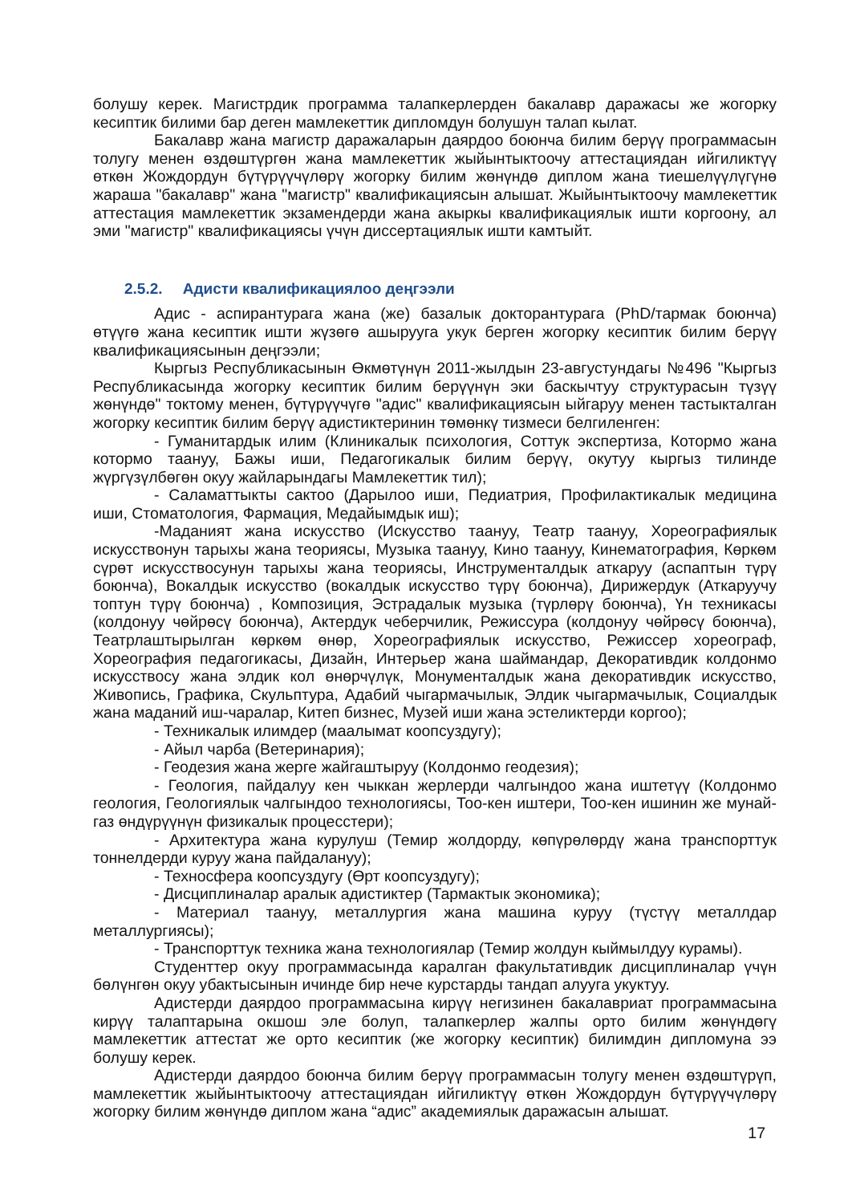болушу керек. Магистрдик программа талапкерлерден бакалавр даражасы же жогорку кесиптик билими бар деген мамлекеттик дипломдун болушун талап кылат.
Бакалавр жана магистр даражаларын даярдоо боюнча билим берүү программасын толугу менен өздөштүргөн жана мамлекеттик жыйынтыктоочу аттестациядан ийгиликтүү өткөн Жождордун бүтүрүүчүлөрү жогорку билим жөнүндө диплом жана тиешелүүлүгүнө жараша "бакалавр" жана "магистр" квалификациясын алышат. Жыйынтыктоочу мамлекеттик аттестация мамлекеттик экзамендерди жана акыркы квалификациялык ишти коргоону, ал эми "магистр" квалификациясы үчүн диссертациялык ишти камтыйт.
2.5.2. Адисти квалификациялоо деңгээли
Адис - аспирантурага жана (же) базалык докторантурага (PhD/тармак боюнча) өтүүгө жана кесиптик ишти жүзөгө ашырууга укук берген жогорку кесиптик билим берүү квалификациясынын деңгээли;
Кыргыз Республикасынын Өкмөтүнүн 2011-жылдын 23-августундагы №496 "Кыргыз Республикасында жогорку кесиптик билим берүүнүн эки баскычтуу структурасын түзүү жөнүндө" токтому менен, бүтүрүүчүгө "адис" квалификациясын ыйгаруу менен тастыкталган жогорку кесиптик билим берүү адистиктеринин төмөнкү тизмеси белгиленген:
- Гуманитардык илим (Клиникалык психология, Соттук экспертиза, Котормо жана котормо таануу, Бажы иши, Педагогикалык билим берүү, окутуу кыргыз тилинде жүргүзүлбөгөн окуу жайларындагы Мамлекеттик тил);
- Саламаттыкты сактоо (Дарылоо иши, Педиатрия, Профилактикалык медицина иши, Стоматология, Фармация, Медайымдык иш);
-Маданият жана искусство (Искусство таануу, Театр таануу, Хореографиялык искусствонун тарыхы жана теориясы, Музыка таануу, Кино таануу, Кинематография, Көркөм сүрөт искусствосунун тарыхы жана теориясы, Инструменталдык аткаруу (аспаптын түрү боюнча), Вокалдык искусство (вокалдык искусство түрү боюнча), Дирижердук (Аткаруучу топтун түрү боюнча) , Композиция, Эстрадалык музыка (түрлөрү боюнча), Үн техникасы (колдонуу чөйрөсү боюнча), Актердук чеберчилик, Режиссура (колдонуу чөйрөсү боюнча), Театрлаштырылган көркөм өнөр, Хореографиялык искусство, Режиссер хореограф, Хореография педагогикасы, Дизайн, Интерьер жана шаймандар, Декоративдик колдонмо искусствосу жана элдик кол өнөрчүлүк, Монументалдык жана декоративдик искусство, Живопись, Графика, Скульптура, Адабий чыгармачылык, Элдик чыгармачылык, Социалдык жана маданий иш-чаралар, Китеп бизнес, Музей иши жана эстеликтерди коргоо);
- Техникалык илимдер (маалымат коопсуздугу);
- Айыл чарба (Ветеринария);
- Геодезия жана жерге жайгаштыруу (Колдонмо геодезия);
- Геология, пайдалуу кен чыккан жерлерди чалгындоо жана иштетүү (Колдонмо геология, Геологиялык чалгындоо технологиясы, Тоо-кен иштери, Тоо-кен ишинин же мунай-газ өндүрүүнүн физикалык процесстери);
- Архитектура жана курулуш (Темир жолдорду, көпүрөлөрдү жана транспорттук тоннелдерди куруу жана пайдалануу);
- Техносфера коопсуздугу (Өрт коопсуздугу);
- Дисциплиналар аралык адистиктер (Тармактык экономика);
- Материал таануу, металлургия жана машина куруу (түстүү металлдар металлургиясы);
- Транспорттук техника жана технологиялар (Темир жолдун кыймылдуу курамы).
Студенттер окуу программасында каралган факультативдик дисциплиналар үчүн бөлүнгөн окуу убактысынын ичинде бир нече курстарды тандап алууга укуктуу.
Адистерди даярдоо программасына кирүү негизинен бакалавриат программасына кирүү талаптарына окшош эле болуп, талапкерлер жалпы орто билим жөнүндөгү мамлекеттик аттестат же орто кесиптик (же жогорку кесиптик) билимдин дипломуна ээ болушу керек.
Адистерди даярдоо боюнча билим берүү программасын толугу менен өздөштүрүп, мамлекеттик жыйынтыктоочу аттестациядан ийгиликтүү өткөн Жождордун бүтүрүүчүлөрү жогорку билим жөнүндө диплом жана “адис” академиялык даражасын алышат.
17